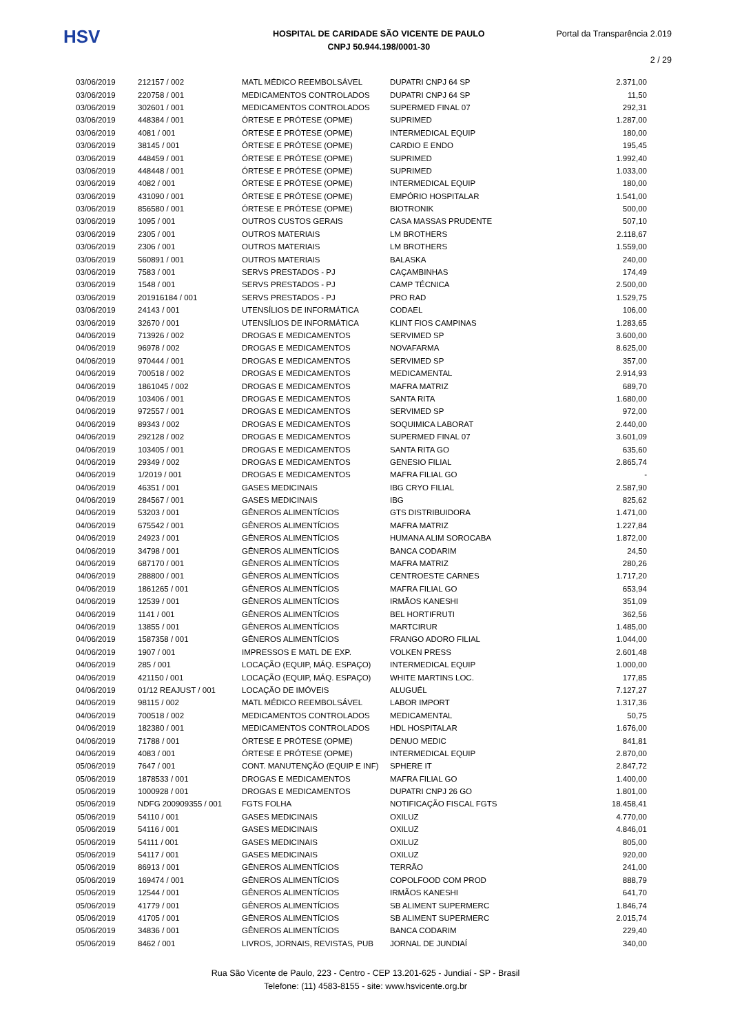HSV
HOSPITAL DE CARIDADE SÃO VICENTE DE PAULO
CNPJ 50.944.198/0001-30
Portal da Transparência 2.019
2 / 29
| 03/06/2019 | 212157 / 002 | MATL MÉDICO REEMBOLSÁVEL | DUPATRI CNPJ 64 SP | 2.371,00 |
| 03/06/2019 | 220758 / 001 | MEDICAMENTOS CONTROLADOS | DUPATRI CNPJ 64 SP | 11,50 |
| 03/06/2019 | 302601 / 001 | MEDICAMENTOS CONTROLADOS | SUPERMED FINAL 07 | 292,31 |
| 03/06/2019 | 448384 / 001 | ÓRTESE E PRÓTESE (OPME) | SUPRIMED | 1.287,00 |
| 03/06/2019 | 4081 / 001 | ÓRTESE E PRÓTESE (OPME) | INTERMEDICAL EQUIP | 180,00 |
| 03/06/2019 | 38145 / 001 | ÓRTESE E PRÓTESE (OPME) | CARDIO E ENDO | 195,45 |
| 03/06/2019 | 448459 / 001 | ÓRTESE E PRÓTESE (OPME) | SUPRIMED | 1.992,40 |
| 03/06/2019 | 448448 / 001 | ÓRTESE E PRÓTESE (OPME) | SUPRIMED | 1.033,00 |
| 03/06/2019 | 4082 / 001 | ÓRTESE E PRÓTESE (OPME) | INTERMEDICAL EQUIP | 180,00 |
| 03/06/2019 | 431090 / 001 | ÓRTESE E PRÓTESE (OPME) | EMPÓRIO HOSPITALAR | 1.541,00 |
| 03/06/2019 | 856580 / 001 | ÓRTESE E PRÓTESE (OPME) | BIOTRONIK | 500,00 |
| 03/06/2019 | 1095 / 001 | OUTROS CUSTOS GERAIS | CASA MASSAS PRUDENTE | 507,10 |
| 03/06/2019 | 2305 / 001 | OUTROS MATERIAIS | LM BROTHERS | 2.118,67 |
| 03/06/2019 | 2306 / 001 | OUTROS MATERIAIS | LM BROTHERS | 1.559,00 |
| 03/06/2019 | 560891 / 001 | OUTROS MATERIAIS | BALASKA | 240,00 |
| 03/06/2019 | 7583 / 001 | SERVS PRESTADOS - PJ | CAÇAMBINHAS | 174,49 |
| 03/06/2019 | 1548 / 001 | SERVS PRESTADOS - PJ | CAMP TÉCNICA | 2.500,00 |
| 03/06/2019 | 201916184 / 001 | SERVS PRESTADOS - PJ | PRO RAD | 1.529,75 |
| 03/06/2019 | 24143 / 001 | UTENSÍLIOS DE INFORMÁTICA | CODAEL | 106,00 |
| 03/06/2019 | 32670 / 001 | UTENSÍLIOS DE INFORMÁTICA | KLINT FIOS CAMPINAS | 1.283,65 |
| 04/06/2019 | 713926 / 002 | DROGAS E MEDICAMENTOS | SERVIMED SP | 3.600,00 |
| 04/06/2019 | 96978 / 002 | DROGAS E MEDICAMENTOS | NOVAFARMA | 8.625,00 |
| 04/06/2019 | 970444 / 001 | DROGAS E MEDICAMENTOS | SERVIMED SP | 357,00 |
| 04/06/2019 | 700518 / 002 | DROGAS E MEDICAMENTOS | MEDICAMENTAL | 2.914,93 |
| 04/06/2019 | 1861045 / 002 | DROGAS E MEDICAMENTOS | MAFRA MATRIZ | 689,70 |
| 04/06/2019 | 103406 / 001 | DROGAS E MEDICAMENTOS | SANTA RITA | 1.680,00 |
| 04/06/2019 | 972557 / 001 | DROGAS E MEDICAMENTOS | SERVIMED SP | 972,00 |
| 04/06/2019 | 89343 / 002 | DROGAS E MEDICAMENTOS | SOQUIMICA LABORAT | 2.440,00 |
| 04/06/2019 | 292128 / 002 | DROGAS E MEDICAMENTOS | SUPERMED FINAL 07 | 3.601,09 |
| 04/06/2019 | 103405 / 001 | DROGAS E MEDICAMENTOS | SANTA RITA GO | 635,60 |
| 04/06/2019 | 29349 / 002 | DROGAS E MEDICAMENTOS | GENESIO FILIAL | 2.865,74 |
| 04/06/2019 | 1/2019 / 001 | DROGAS E MEDICAMENTOS | MAFRA FILIAL GO | - |
| 04/06/2019 | 46351 / 001 | GASES MEDICINAIS | IBG CRYO FILIAL | 2.587,90 |
| 04/06/2019 | 284567 / 001 | GASES MEDICINAIS | IBG | 825,62 |
| 04/06/2019 | 53203 / 001 | GÊNEROS ALIMENTÍCIOS | GTS DISTRIBUIDORA | 1.471,00 |
| 04/06/2019 | 675542 / 001 | GÊNEROS ALIMENTÍCIOS | MAFRA MATRIZ | 1.227,84 |
| 04/06/2019 | 24923 / 001 | GÊNEROS ALIMENTÍCIOS | HUMANA ALIM SOROCABA | 1.872,00 |
| 04/06/2019 | 34798 / 001 | GÊNEROS ALIMENTÍCIOS | BANCA CODARIM | 24,50 |
| 04/06/2019 | 687170 / 001 | GÊNEROS ALIMENTÍCIOS | MAFRA MATRIZ | 280,26 |
| 04/06/2019 | 288800 / 001 | GÊNEROS ALIMENTÍCIOS | CENTROESTE CARNES | 1.717,20 |
| 04/06/2019 | 1861265 / 001 | GÊNEROS ALIMENTÍCIOS | MAFRA FILIAL GO | 653,94 |
| 04/06/2019 | 12539 / 001 | GÊNEROS ALIMENTÍCIOS | IRMÃOS KANESHI | 351,09 |
| 04/06/2019 | 1141 / 001 | GÊNEROS ALIMENTÍCIOS | BEL HORTIFRUTI | 362,56 |
| 04/06/2019 | 13855 / 001 | GÊNEROS ALIMENTÍCIOS | MARTCIRUR | 1.485,00 |
| 04/06/2019 | 1587358 / 001 | GÊNEROS ALIMENTÍCIOS | FRANGO ADORO FILIAL | 1.044,00 |
| 04/06/2019 | 1907 / 001 | IMPRESSOS E MATL DE EXP. | VOLKEN PRESS | 2.601,48 |
| 04/06/2019 | 285 / 001 | LOCAÇÃO (EQUIP, MÁQ. ESPAÇO) | INTERMEDICAL EQUIP | 1.000,00 |
| 04/06/2019 | 421150 / 001 | LOCAÇÃO (EQUIP, MÁQ. ESPAÇO) | WHITE MARTINS LOC. | 177,85 |
| 04/06/2019 | 01/12 REAJUST / 001 | LOCAÇÃO DE IMÓVEIS | ALUGUÉL | 7.127,27 |
| 04/06/2019 | 98115 / 002 | MATL MÉDICO REEMBOLSÁVEL | LABOR IMPORT | 1.317,36 |
| 04/06/2019 | 700518 / 002 | MEDICAMENTOS CONTROLADOS | MEDICAMENTAL | 50,75 |
| 04/06/2019 | 182380 / 001 | MEDICAMENTOS CONTROLADOS | HDL HOSPITALAR | 1.676,00 |
| 04/06/2019 | 71788 / 001 | ÓRTESE E PRÓTESE (OPME) | DENUO MEDIC | 841,81 |
| 04/06/2019 | 4083 / 001 | ÓRTESE E PRÓTESE (OPME) | INTERMEDICAL EQUIP | 2.870,00 |
| 05/06/2019 | 7647 / 001 | CONT. MANUTENÇÃO (EQUIP E INF) | SPHERE IT | 2.847,72 |
| 05/06/2019 | 1878533 / 001 | DROGAS E MEDICAMENTOS | MAFRA FILIAL GO | 1.400,00 |
| 05/06/2019 | 1000928 / 001 | DROGAS E MEDICAMENTOS | DUPATRI CNPJ 26 GO | 1.801,00 |
| 05/06/2019 | NDFG 200909355 / 001 | FGTS FOLHA | NOTIFICAÇÃO FISCAL FGTS | 18.458,41 |
| 05/06/2019 | 54110 / 001 | GASES MEDICINAIS | OXILUZ | 4.770,00 |
| 05/06/2019 | 54116 / 001 | GASES MEDICINAIS | OXILUZ | 4.846,01 |
| 05/06/2019 | 54111 / 001 | GASES MEDICINAIS | OXILUZ | 805,00 |
| 05/06/2019 | 54117 / 001 | GASES MEDICINAIS | OXILUZ | 920,00 |
| 05/06/2019 | 86913 / 001 | GÊNEROS ALIMENTÍCIOS | TERRÃO | 241,00 |
| 05/06/2019 | 169474 / 001 | GÊNEROS ALIMENTÍCIOS | COPOLFOOD COM PROD | 888,79 |
| 05/06/2019 | 12544 / 001 | GÊNEROS ALIMENTÍCIOS | IRMÃOS KANESHI | 641,70 |
| 05/06/2019 | 41779 / 001 | GÊNEROS ALIMENTÍCIOS | SB ALIMENT SUPERMERC | 1.846,74 |
| 05/06/2019 | 41705 / 001 | GÊNEROS ALIMENTÍCIOS | SB ALIMENT SUPERMERC | 2.015,74 |
| 05/06/2019 | 34836 / 001 | GÊNEROS ALIMENTÍCIOS | BANCA CODARIM | 229,40 |
| 05/06/2019 | 8462 / 001 | LIVROS, JORNAIS, REVISTAS, PUB | JORNAL DE JUNDIAÍ | 340,00 |
Rua São Vicente de Paulo, 223 - Centro - CEP 13.201-625 - Jundiaí - SP - Brasil
Telefone: (11) 4583-8155 - site: www.hsvicente.org.br